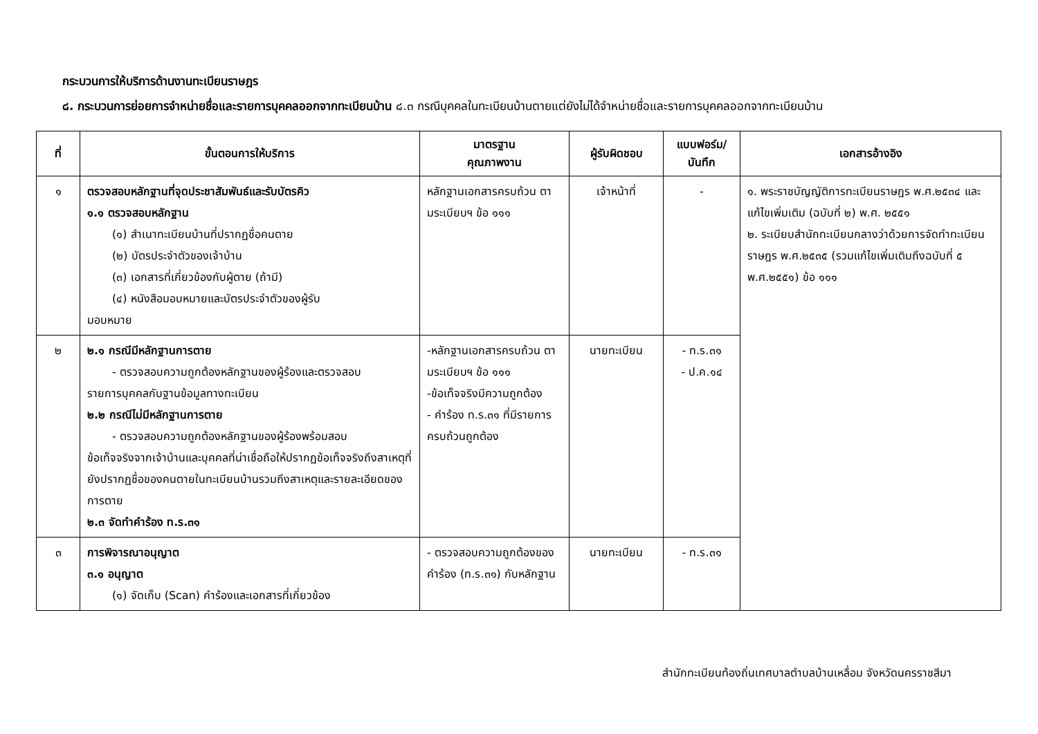กระบวนการให้บริการด้านงานทะเบียนราษฎร
๘. กระบวนการย่อยการจำหน่ายชื่อและรายการบุคคลออกจากทะเบียนบ้าน ๘.๓ กรณีบุคคลในทะเบียนบ้านตายแต่ยังไม่ได้จำหน่ายชื่อและรายการบุคคลออกจากทะเบียนบ้าน
| ที่ | ขั้นตอนการให้บริการ | มาตรฐาน คุณภาพงาน | ผู้รับผิดชอบ | แบบฟอร์ม/ บันทึก | เอกสารอ้างอิง |
| --- | --- | --- | --- | --- | --- |
| ๑ | ตรวจสอบหลักฐานที่จุดประชาสัมพันธ์และรับบัตรคิว ๑.๑ ตรวจสอบหลักฐาน (๑) สำเนาทะเบียนบ้านที่ปรากฏชื่อคนตาย (๒) บัตรประจำตัวของเจ้าบ้าน (๓) เอกสารที่เกี่ยวข้องกับผู้ตาย (ถ้ามี) (๔) หนังสือมอบหมายและบัตรประจำตัวของผู้รับ มอบหมาย | หลักฐานเอกสารครบถ้วน ตามระเบียบฯ ข้อ ๑๑๑ | เจ้าหน้าที่ | - | ๑. พระราชบัญญัติการทะเบียนราษฎร พ.ศ.๒๕๓๔ และแก้ไขเพิ่มเติม (ฉบับที่ ๒) พ.ศ. ๒๕๕๑ ๒. ระเบียบสำนักทะเบียนกลางว่าด้วยการจัดทำทะเบียนราษฎร พ.ศ.๒๕๓๕ (รวมแก้ไขเพิ่มเติมถึงฉบับที่ ๕ พ.ศ.๒๕๕๑) ข้อ ๑๑๑ |
| ๒ | ๒.๑ กรณีมีหลักฐานการตาย - ตรวจสอบความถูกต้องหลักฐานของผู้ร้องและตรวจสอบ รายการบุคคลกับฐานข้อมูลทางทะเบียน ๒.๒ กรณีไม่มีหลักฐานการตาย - ตรวจสอบความถูกต้องหลักฐานของผู้ร้องพร้อมสอบ ข้อเท็จจริงจากเจ้าบ้านและบุคคลที่น่าเชื่อถือให้ปรากฏข้อเท็จจริงถึงสาเหตุที่ยังปรากฏชื่อของคนตายในทะเบียนบ้านรวมถึงสาเหตุและรายละเอียดของการตาย ๒.๓ จัดทำคำร้อง ท.ร.๓๑ | -หลักฐานเอกสารครบถ้วน ตามระเบียบฯ ข้อ ๑๑๑ -ข้อเท็จจริงมีความถูกต้อง - คำร้อง ท.ร.๓๑ ที่มีรายการครบถ้วนถูกต้อง | นายทะเบียน | - ท.ร.๓๑ - ป.ค.๑๔ | |
| ๓ | การพิจารณาอนุญาต ๓.๑ อนุญาต (๑) จัดเก็บ (Scan) คำร้องและเอกสารที่เกี่ยวข้อง | - ตรวจสอบความถูกต้องของคำร้อง (ท.ร.๓๑) กับหลักฐาน | นายทะเบียน | - ท.ร.๓๑ | |
สำนักทะเบียนท้องถิ่นเทศบาลตำบลบ้านเหลื่อม จังหวัดนครราชสีมา